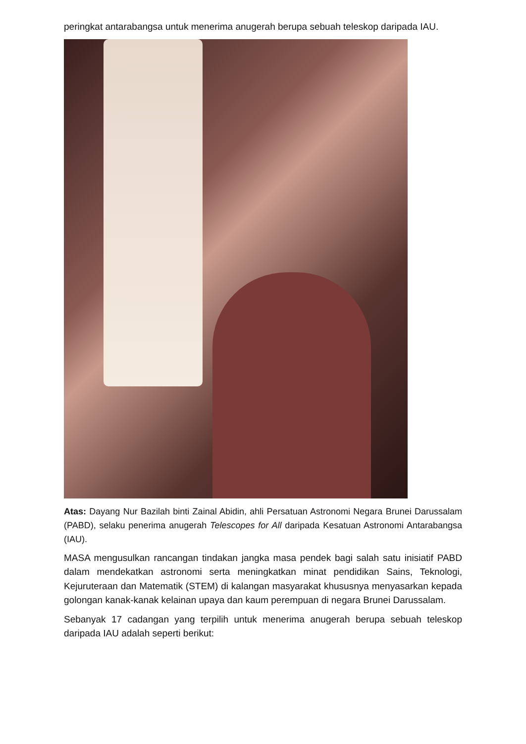peringkat antarabangsa untuk menerima anugerah berupa sebuah teleskop daripada IAU.
Atas: Dayang Nur Bazilah binti Zainal Abidin, ahli Persatuan Astronomi Negara Brunei Darussalam (PABD), selaku penerima anugerah Telescopes for All daripada Kesatuan Astronomi Antarabangsa (IAU).
MASA mengusulkan rancangan tindakan jangka masa pendek bagi salah satu inisiatif PABD dalam mendekatkan astronomi serta meningkatkan minat pendidikan Sains, Teknologi, Kejuruteraan dan Matematik (STEM) di kalangan masyarakat khususnya menyasarkan kepada golongan kanak-kanak kelainan upaya dan kaum perempuan di negara Brunei Darussalam.
Sebanyak 17 cadangan yang terpilih untuk menerima anugerah berupa sebuah teleskop daripada IAU adalah seperti berikut: